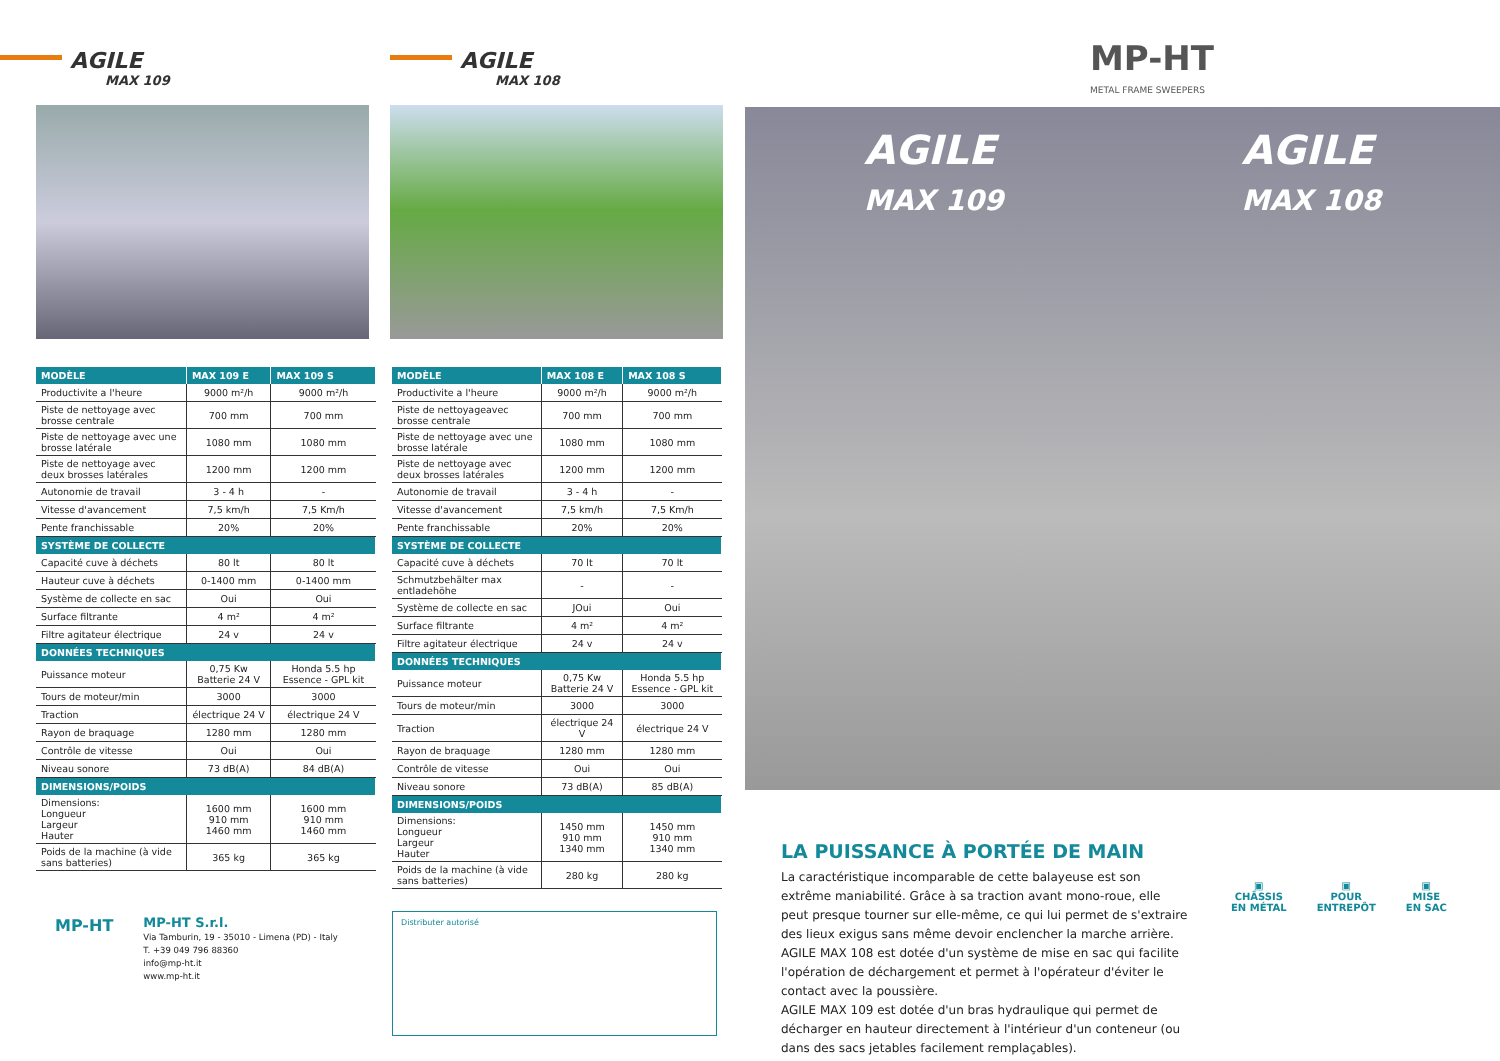AGILE
MAX 109
| MODÈLE | MAX 109 E | MAX 109 S |
| --- | --- | --- |
| Productivite a l'heure | 9000 m²/h | 9000 m²/h |
| Piste de nettoyage avec brosse centrale | 700 mm | 700 mm |
| Piste de nettoyage avec une brosse latérale | 1080 mm | 1080 mm |
| Piste de nettoyage avec deux brosses latérales | 1200 mm | 1200 mm |
| Autonomie de travail | 3 - 4 h | - |
| Vitesse d'avancement | 7,5 km/h | 7,5 Km/h |
| Pente franchissable | 20% | 20% |
| SYSTÈME DE COLLECTE | | |
| Capacité cuve à déchets | 80 lt | 80 lt |
| Hauteur cuve à déchets | 0-1400 mm | 0-1400 mm |
| Système de collecte en sac | Oui | Oui |
| Surface filtrante | 4 m² | 4 m² |
| Filtre agitateur électrique | 24 v | 24 v |
| DONNÉES TECHNIQUES | | |
| Puissance moteur | 0,75 Kw Batterie 24 V | Honda 5.5 hp Essence - GPL kit |
| Tours de moteur/min | 3000 | 3000 |
| Traction | électrique 24 V | électrique 24 V |
| Rayon de braquage | 1280 mm | 1280 mm |
| Contrôle de vitesse | Oui | Oui |
| Niveau sonore | 73 dB(A) | 84 dB(A) |
| DIMENSIONS/POIDS | | |
| Dimensions: Longueur Largeur Hauter | 1600 mm 910 mm 1460 mm | 1600 mm 910 mm 1460 mm |
| Poids de la machine (à vide sans batteries) | 365 kg | 365 kg |
MP-HT
MP-HT S.r.l.
Via Tamburin, 19 - 35010 - Limena (PD) - Italy
T. +39 049 796 88360
info@mp-ht.it
www.mp-ht.it
AGILE
MAX 108
| MODÈLE | MAX 108 E | MAX 108 S |
| --- | --- | --- |
| Productivite a l'heure | 9000 m²/h | 9000 m²/h |
| Piste de nettoyageavec brosse centrale | 700 mm | 700 mm |
| Piste de nettoyage avec une brosse latérale | 1080 mm | 1080 mm |
| Piste de nettoyage avec deux brosses latérales | 1200 mm | 1200 mm |
| Autonomie de travail | 3 - 4 h | - |
| Vitesse d'avancement | 7,5 km/h | 7,5 Km/h |
| Pente franchissable | 20% | 20% |
| SYSTÈME DE COLLECTE | | |
| Capacité cuve à déchets | 70 lt | 70 lt |
| Schmutzbehälter max entladehöhe | - | - |
| Système de collecte en sac | JOui | Oui |
| Surface filtrante | 4 m² | 4 m² |
| Filtre agitateur électrique | 24 v | 24 v |
| DONNÉES TECHNIQUES | | |
| Puissance moteur | 0,75 Kw Batterie 24 V | Honda 5.5 hp Essence - GPL kit |
| Tours de moteur/min | 3000 | 3000 |
| Traction | électrique 24 V | électrique 24 V |
| Rayon de braquage | 1280 mm | 1280 mm |
| Contrôle de vitesse | Oui | Oui |
| Niveau sonore | 73 dB(A) | 85 dB(A) |
| DIMENSIONS/POIDS | | |
| Dimensions: Longueur Largeur Hauter | 1450 mm 910 mm 1340 mm | 1450 mm 910 mm 1340 mm |
| Poids de la machine (à vide sans batteries) | 280 kg | 280 kg |
Distributer autorisé
MP-HT
METAL FRAME SWEEPERS
AGILE
MAX 109
AGILE
MAX 108
LA PUISSANCE À PORTÉE DE MAIN
La caractéristique incomparable de cette balayeuse est son extrême maniabilité. Grâce à sa traction avant mono-roue, elle peut presque tourner sur elle-même, ce qui lui permet de s'extraire des lieux exigus sans même devoir enclencher la marche arrière.
AGILE MAX 108 est dotée d'un système de mise en sac qui facilite l'opération de déchargement et permet à l'opérateur d'éviter le contact avec la poussière.
AGILE MAX 109 est dotée d'un bras hydraulique qui permet de décharger en hauteur directement à l'intérieur d'un conteneur (ou dans des sacs jetables facilement remplaçables).
▣
CHÂSSIS
EN MÉTAL
▣
POUR
ENTREPÔT
▣
MISE
EN SAC